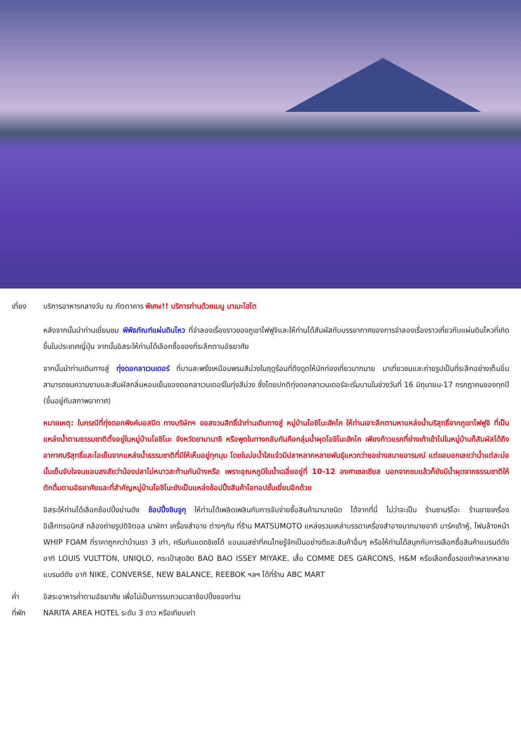เที่ยง บริการอาหารกลางวัน ณ ภัตตาคาร พิเศษ!! บริการท่านด้วยเมนู นาเบะโฮโต
หลังจากนั้นนำท่านเยี่ยมชม พิพิธภัณฑ์แผ่นดินไหว ที่จำลองเรื่องราวของภูเขาไฟฟูจิและให้ท่านได้สัมผัสกับบรรยากาศของการจำลองเรื่องราวเกี่ยวกับแผ่นดินไหวที่เกิดขึ้นในประเทศญี่ปุ่น จากนั้นอิสระให้ท่านได้เลือกซื้อของที่ระลึกตามอัธยาศัย
จากนั้นนำท่านเดินทางสู่ ทุ่งดอกลาเวนเดอร์ ที่บานสะพรั่งเหมือนพรมสีม่วงในฤดูร้อนที่ดึงดูดให้นักท่องเที่ยวมากมาย มาเที่ยวชมและถ่ายรูปเป็นที่ระลึกอย่างเต็มอิ่ม สามารถชมความงามและสัมผัสกลิ่นหอมเย็นของดอกลาเวนเดอร์ในทุ่งสีม่วง ซึ่งโดยปกติทุ่งดอกลาเวนเดอร์จะเริ่มบานในช่วงวันที่ 16 มิถุนายน-17 กรกฎาคมของทุกปี (ขึ้นอยู่กับสภาพอากาศ)
หมายเหตุ: ในกรณีที่ทุ่งดอกพิงค์มอสปิด ทางบริษัทฯ ขอสงวนสิทธิ์นำท่านเดินทางสู่ หมู่บ้านโอชิโนะฮัคไค ให้ท่านเจาะลึกตามหาแหล่งน้ำบริสุทธิ์จากภูเขาไฟฟูจิ ที่เป็นแหล่งน้ำตามธรรมชาติตั้งอยู่ในหมู่บ้านโอชิโนะ จังหวัดยามานาชิ หรือพูดในทางกลับกันคือกลุ่มน้ำผุดโอชิโนะฮัคไค เพียงก้าวแรกที่ย่างเท้าเข้าไปในหมู่บ้านก็สัมผัสได้ถึงอากาศบริสุทธิ์และไอเย็นจากแหล่งน้ำธรรมชาติที่มีให้เห็นอยู่ทุกมุม โดยในบ่อน้ำใสแจ๋วมีปลาหลากหลายพันธุ์แหวกว่ายอย่างสบายอารมณ์ แต่ขอบอกเลยว่าน้ำแต่ละบ่อนั้นเย็นจับใจจนแอบสงสัยว่าน้องปลาไม่หนาวสะท้านกันบ้างหรือ เพราะอุณหภูมิในน้ำเฉลี่ยอยู่ที่ 10-12 องศาเซลเซียส นอกจากชมแล้วก็ยังมีน้ำผุดจากธรรมชาติให้ตักดื่มตามอัธยาศัยและที่สำคัญหมู่บ้านโอชิโนะยังเป็นแหล่งช้อปปิ้งสินค้าโอทอปชั้นเยี่ยมอีกด้วย
อิสระให้ท่านได้เลือกช้อปปิ้งย่านดัง ช้อปปิ้งชินจูกุ ให้ท่านได้เพลิดเพลินกับการจับจ่ายซื้อสินค้านานาชนิด ได้จากที่นี่ ไม่ว่าจะเป็น ร้านซานริโอะ ร้านขายเครื่องอิเล็กทรอนิกส์ กล้องถ่ายรูปดิจิตอล นาฬิกา เครื่องสำอาง ต่างๆกัน ที่ร้าน MATSUMOTO แหล่งรวมเหล่าบรรดาเครื่องสำอางมากมายอาทิ มาร์คเต้าหู้, โฟมล้างหน้า WHIP FOAM ที่ราคาถูกกว่าบ้านเรา 3 เท่า, ครีมกันแดดชิเซโด้ แอนเนสซ่าที่คนไทยรู้จักเป็นอย่างดีและสินค้าอื่นๆ หรือให้ท่านได้สนุกกับการเลือกซื้อสินค้าแบรนด์ดังอาทิ LOUIS VULTTON, UNIQLO, กระเป๋าสุดฮิต BAO BAO ISSEY MIYAKE, เสื้อ COMME DES GARCONS, H&M หรือเลือกซื้อรองเท้าหลากหลายแบรนด์ดัง อาทิ NIKE, CONVERSE, NEW BALANCE, REEBOK ฯลฯ ได้ที่ร้าน ABC MART
ค่ำ อิสระอาหารค่ำตามอัธยาศัย เพื่อไม่เป็นการรบกวนเวลาช้อปปิ้งของท่าน
ที่พัก NARITA AREA HOTEL ระดับ 3 ดาว หรือเทียบเท่า